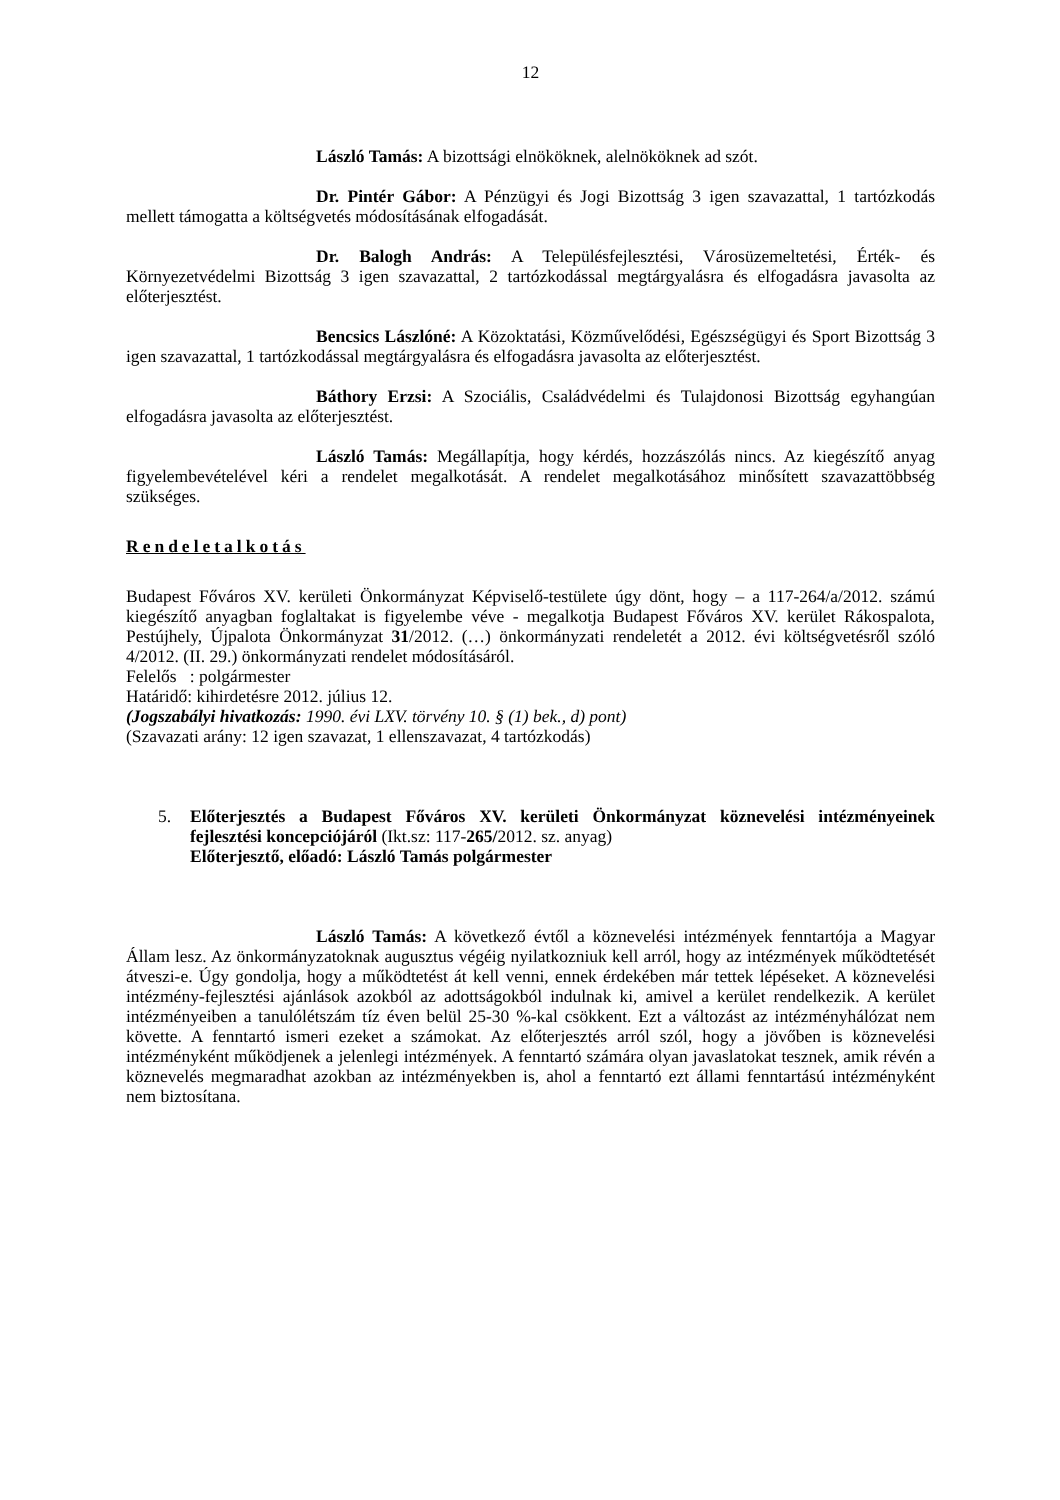12
László Tamás: A bizottsági elnököknek, alelnököknek ad szót.
Dr. Pintér Gábor: A Pénzügyi és Jogi Bizottság 3 igen szavazattal, 1 tartózkodás mellett támogatta a költségvetés módosításának elfogadását.
Dr. Balogh András: A Településfejlesztési, Városüzemeltetési, Érték- és Környezetvédelmi Bizottság 3 igen szavazattal, 2 tartózkodással megtárgyalásra és elfogadásra javasolta az előterjesztést.
Bencsics Lászlóné: A Közoktatási, Közművelődési, Egészségügyi és Sport Bizottság 3 igen szavazattal, 1 tartózkodással megtárgyalásra és elfogadásra javasolta az előterjesztést.
Báthory Erzsi: A Szociális, Családvédelmi és Tulajdonosi Bizottság egyhangúan elfogadásra javasolta az előterjesztést.
László Tamás: Megállapítja, hogy kérdés, hozzászólás nincs. Az kiegészítő anyag figyelembevételével kéri a rendelet megalkotását. A rendelet megalkotásához minősített szavazattöbbség szükséges.
Rendeletalkotás
Budapest Főváros XV. kerületi Önkormányzat Képviselő-testülete úgy dönt, hogy – a 117-264/a/2012. számú kiegészítő anyagban foglaltakat is figyelembe véve - megalkotja Budapest Főváros XV. kerület Rákospalota, Pestújhely, Újpalota Önkormányzat 31/2012. (…) önkormányzati rendeletét a 2012. évi költségvetésről szóló 4/2012. (II. 29.) önkormányzati rendelet módosításáról.
Felelős : polgármester
Határidő: kihirdetésre 2012. július 12.
(Jogszabályi hivatkozás: 1990. évi LXV. törvény 10. § (1) bek., d) pont)
(Szavazati arány: 12 igen szavazat, 1 ellenszavazat, 4 tartózkodás)
5. Előterjesztés a Budapest Főváros XV. kerületi Önkormányzat köznevelési intézményeinek fejlesztési koncepciójáról (Ikt.sz: 117-265/2012. sz. anyag)
Előterjesztő, előadó: László Tamás polgármester
László Tamás: A következő évtől a köznevelési intézmények fenntartója a Magyar Állam lesz. Az önkormányzatoknak augusztus végéig nyilatkozniuk kell arról, hogy az intézmények működtetését átveszi-e. Úgy gondolja, hogy a működtetést át kell venni, ennek érdekében már tettek lépéseket. A köznevelési intézmény-fejlesztési ajánlások azokból az adottságokból indulnak ki, amivel a kerület rendelkezik. A kerület intézményeiben a tanulólétszám tíz éven belül 25-30 %-kal csökkent. Ezt a változást az intézményhálózat nem követte. A fenntartó ismeri ezeket a számokat. Az előterjesztés arról szól, hogy a jövőben is köznevelési intézményként működjenek a jelenlegi intézmények. A fenntartó számára olyan javaslatokat tesznek, amik révén a köznevelés megmaradhat azokban az intézményekben is, ahol a fenntartó ezt állami fenntartású intézményként nem biztosítana.